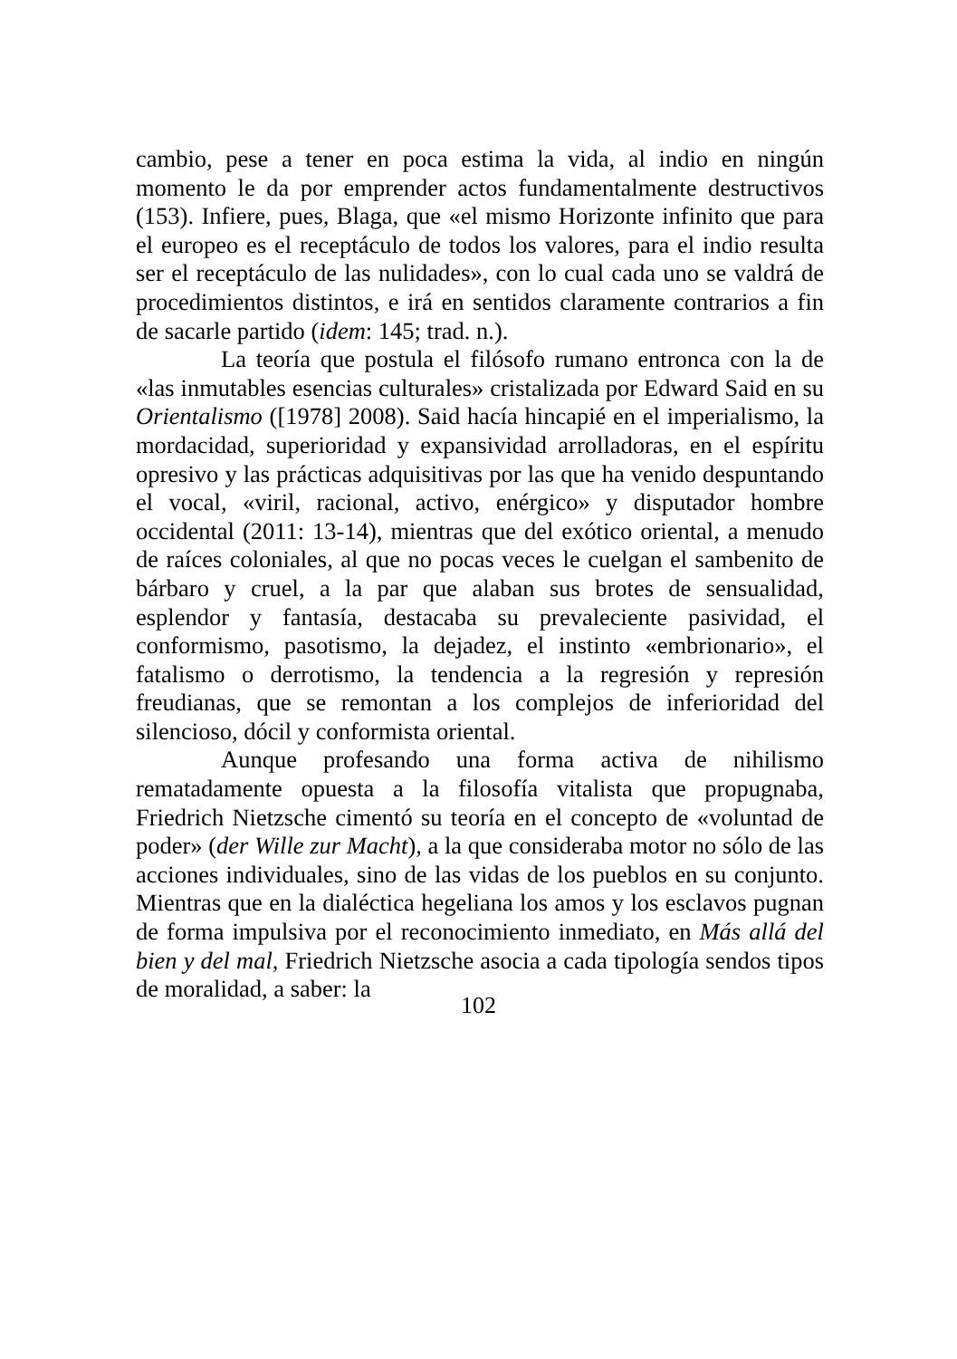cambio, pese a tener en poca estima la vida, al indio en ningún momento le da por emprender actos fundamentalmente destructivos (153). Infiere, pues, Blaga, que «el mismo Horizonte infinito que para el europeo es el receptáculo de todos los valores, para el indio resulta ser el receptáculo de las nulidades», con lo cual cada uno se valdrá de procedimientos distintos, e irá en sentidos claramente contrarios a fin de sacarle partido (idem: 145; trad. n.).
La teoría que postula el filósofo rumano entronca con la de «las inmutables esencias culturales» cristalizada por Edward Said en su Orientalismo ([1978] 2008). Said hacía hincapié en el imperialismo, la mordacidad, superioridad y expansividad arrolladoras, en el espíritu opresivo y las prácticas adquisitivas por las que ha venido despuntando el vocal, «viril, racional, activo, enérgico» y disputador hombre occidental (2011: 13-14), mientras que del exótico oriental, a menudo de raíces coloniales, al que no pocas veces le cuelgan el sambenito de bárbaro y cruel, a la par que alaban sus brotes de sensualidad, esplendor y fantasía, destacaba su prevaleciente pasividad, el conformismo, pasotismo, la dejadez, el instinto «embrionario», el fatalismo o derrotismo, la tendencia a la regresión y represión freudianas, que se remontan a los complejos de inferioridad del silencioso, dócil y conformista oriental.
Aunque profesando una forma activa de nihilismo rematadamente opuesta a la filosofía vitalista que propugnaba, Friedrich Nietzsche cimentó su teoría en el concepto de «voluntad de poder» (der Wille zur Macht), a la que consideraba motor no sólo de las acciones individuales, sino de las vidas de los pueblos en su conjunto. Mientras que en la dialéctica hegeliana los amos y los esclavos pugnan de forma impulsiva por el reconocimiento inmediato, en Más allá del bien y del mal, Friedrich Nietzsche asocia a cada tipología sendos tipos de moralidad, a saber: la
102